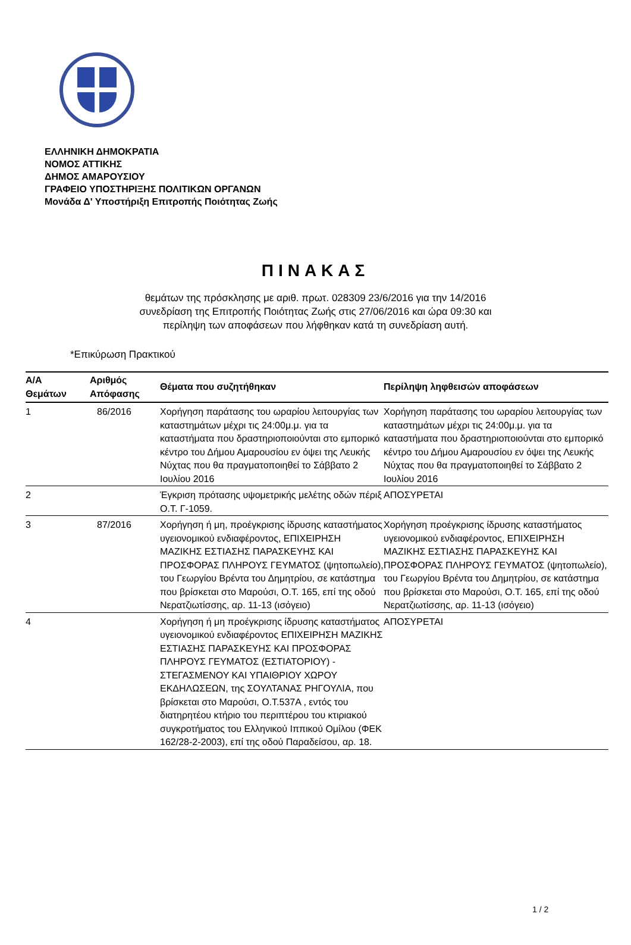ΕΛΛΗΝΙΚΗ ΔΗΜΟΚΡΑΤΙΑ
ΝΟΜΟΣ ΑΤΤΙΚΗΣ
ΔΗΜΟΣ ΑΜΑΡΟΥΣΙΟΥ
ΓΡΑΦΕΙΟ ΥΠΟΣΤΗΡΙΞΗΣ ΠΟΛΙΤΙΚΩΝ ΟΡΓΑΝΩΝ
Μονάδα Δ' Υποστήριξη Επιτροπής Ποιότητας Ζωής
ΠΙΝΑΚΑΣ
θεμάτων της πρόσκλησης με αριθ. πρωτ. 028309 23/6/2016 για την 14/2016
συνεδρίαση της Επιτροπής Ποιότητας Ζωής στις 27/06/2016 και ώρα 09:30 και
περίληψη των αποφάσεων που λήφθηκαν κατά τη συνεδρίαση αυτή.
*Επικύρωση Πρακτικού
| Α/Α Θεμάτων | Αριθμός Απόφασης | Θέματα που συζητήθηκαν | Περίληψη ληφθεισών αποφάσεων |
| --- | --- | --- | --- |
| 1 | 86/2016 | Χορήγηση παράτασης του ωραρίου λειτουργίας των καταστημάτων μέχρι τις 24:00μ.μ. για τα καταστήματα που δραστηριοποιούνται στο εμπορικό κέντρο του Δήμου Αμαρουσίου εν όψει της Λευκής Νύχτας που θα πραγματοποιηθεί το Σάββατο 2 Ιουλίου 2016 | Χορήγηση παράτασης του ωραρίου λειτουργίας των καταστημάτων μέχρι τις 24:00μ.μ. για τα καταστήματα που δραστηριοποιούνται στο εμπορικό κέντρο του Δήμου Αμαρουσίου εν όψει της Λευκής Νύχτας που θα πραγματοποιηθεί το Σάββατο 2 Ιουλίου 2016 |
| 2 | | Έγκριση πρότασης υψομετρικής μελέτης οδών πέριξ Ο.Τ. Γ-1059. | ΑΠΟΣΥΡΕΤΑΙ |
| 3 | 87/2016 | Χορήγηση ή μη, προέγκρισης ίδρυσης καταστήματος υγειονομικού ενδιαφέροντος, ΕΠΙΧΕΙΡΗΣΗ ΜΑΖΙΚΗΣ ΕΣΤΙΑΣΗΣ ΠΑΡΑΣΚΕΥΗΣ ΚΑΙ ΠΡΟΣΦΟΡΑΣ ΠΛΗΡΟΥΣ ΓΕΥΜΑΤΟΣ (ψητοπωλείο), του Γεωργίου Βρέντα του Δημητρίου, σε κατάστημα που βρίσκεται στο Μαρούσι, Ο.Τ. 165, επί της οδού Νερατζιωτίσσης, αρ. 11-13 (ισόγειο) | Χορήγηση προέγκρισης ίδρυσης καταστήματος υγειονομικού ενδιαφέροντος, ΕΠΙΧΕΙΡΗΣΗ ΜΑΖΙΚΗΣ ΕΣΤΙΑΣΗΣ ΠΑΡΑΣΚΕΥΗΣ ΚΑΙ ΠΡΟΣΦΟΡΑΣ ΠΛΗΡΟΥΣ ΓΕΥΜΑΤΟΣ (ψητοπωλείο), του Γεωργίου Βρέντα του Δημητρίου, σε κατάστημα που βρίσκεται στο Μαρούσι, Ο.Τ. 165, επί της οδού Νερατζιωτίσσης, αρ. 11-13 (ισόγειο) |
| 4 | | Χορήγηση ή μη προέγκρισης ίδρυσης καταστήματος υγειονομικού ενδιαφέροντος ΕΠΙΧΕΙΡΗΣΗ ΜΑΖΙΚΗΣ ΕΣΤΙΑΣΗΣ ΠΑΡΑΣΚΕΥΗΣ ΚΑΙ ΠΡΟΣΦΟΡΑΣ ΠΛΗΡΟΥΣ ΓΕΥΜΑΤΟΣ (ΕΣΤΙΑΤΟΡΙΟΥ) - ΣΤΕΓΑΣΜΕΝΟΥ ΚΑΙ ΥΠΑΙΘΡΙΟΥ ΧΩΡΟΥ ΕΚΔΗΛΩΣΕΩΝ, της ΣΟΥΛΤΑΝΑΣ ΡΗΓΟΥΛΙΑ, που βρίσκεται στο Μαρούσι, Ο.Τ.537Α , εντός του διατηρητέου κτήριο του περιπτέρου του κτιριακού συγκροτήματος του Ελληνικού Ιππικού Ομίλου (ΦΕΚ 162/28-2-2003), επί της οδού Παραδείσου, αρ. 18. | ΑΠΟΣΥΡΕΤΑΙ |
1 / 2